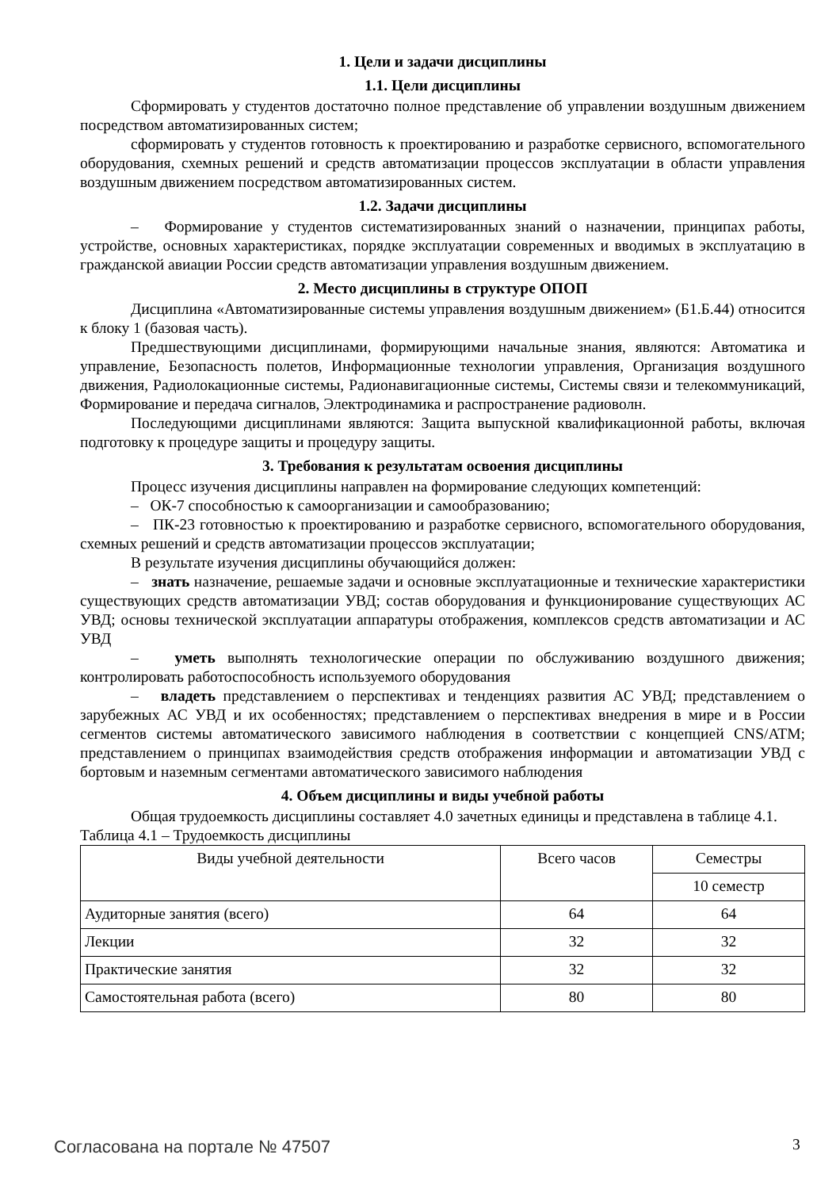1. Цели и задачи дисциплины
1.1. Цели дисциплины
Сформировать у студентов достаточно полное представление об управлении воздушным движением посредством автоматизированных систем;
сформировать у студентов готовность к проектированию и разработке сервисного, вспомогательного оборудования, схемных решений и средств автоматизации процессов эксплуатации в области управления воздушным движением посредством автоматизированных систем.
1.2. Задачи дисциплины
– Формирование у студентов систематизированных знаний о назначении, принципах работы, устройстве, основных характеристиках, порядке эксплуатации современных и вводимых в эксплуатацию в гражданской авиации России средств автоматизации управления воздушным движением.
2. Место дисциплины в структуре ОПОП
Дисциплина «Автоматизированные системы управления воздушным движением» (Б1.Б.44) относится к блоку 1 (базовая часть).
Предшествующими дисциплинами, формирующими начальные знания, являются: Автоматика и управление, Безопасность полетов, Информационные технологии управления, Организация воздушного движения, Радиолокационные системы, Радионавигационные системы, Системы связи и телекоммуникаций, Формирование и передача сигналов, Электродинамика и распространение радиоволн.
Последующими дисциплинами являются: Защита выпускной квалификационной работы, включая подготовку к процедуре защиты и процедуру защиты.
3. Требования к результатам освоения дисциплины
Процесс изучения дисциплины направлен на формирование следующих компетенций:
– ОК-7 способностью к самоорганизации и самообразованию;
– ПК-23 готовностью к проектированию и разработке сервисного, вспомогательного оборудования, схемных решений и средств автоматизации процессов эксплуатации;
В результате изучения дисциплины обучающийся должен:
– знать назначение, решаемые задачи и основные эксплуатационные и технические характеристики существующих средств автоматизации УВД; состав оборудования и функционирование существующих АС УВД; основы технической эксплуатации аппаратуры отображения, комплексов средств автоматизации и АС УВД
– уметь выполнять технологические операции по обслуживанию воздушного движения; контролировать работоспособность используемого оборудования
– владеть представлением о перспективах и тенденциях развития АС УВД; представлением о зарубежных АС УВД и их особенностях; представлением о перспективах внедрения в мире и в России сегментов системы автоматического зависимого наблюдения в соответствии с концепцией CNS/ATM; представлением о принципах взаимодействия средств отображения информации и автоматизации УВД с бортовым и наземным сегментами автоматического зависимого наблюдения
4. Объем дисциплины и виды учебной работы
Общая трудоемкость дисциплины составляет 4.0 зачетных единицы и представлена в таблице 4.1.
Таблица 4.1 – Трудоемкость дисциплины
| Виды учебной деятельности | Всего часов | Семестры |
| | | 10 семестр |
| Аудиторные занятия (всего) | 64 | 64 |
| Лекции | 32 | 32 |
| Практические занятия | 32 | 32 |
| Самостоятельная работа (всего) | 80 | 80 |
Согласована на портале № 47507 3